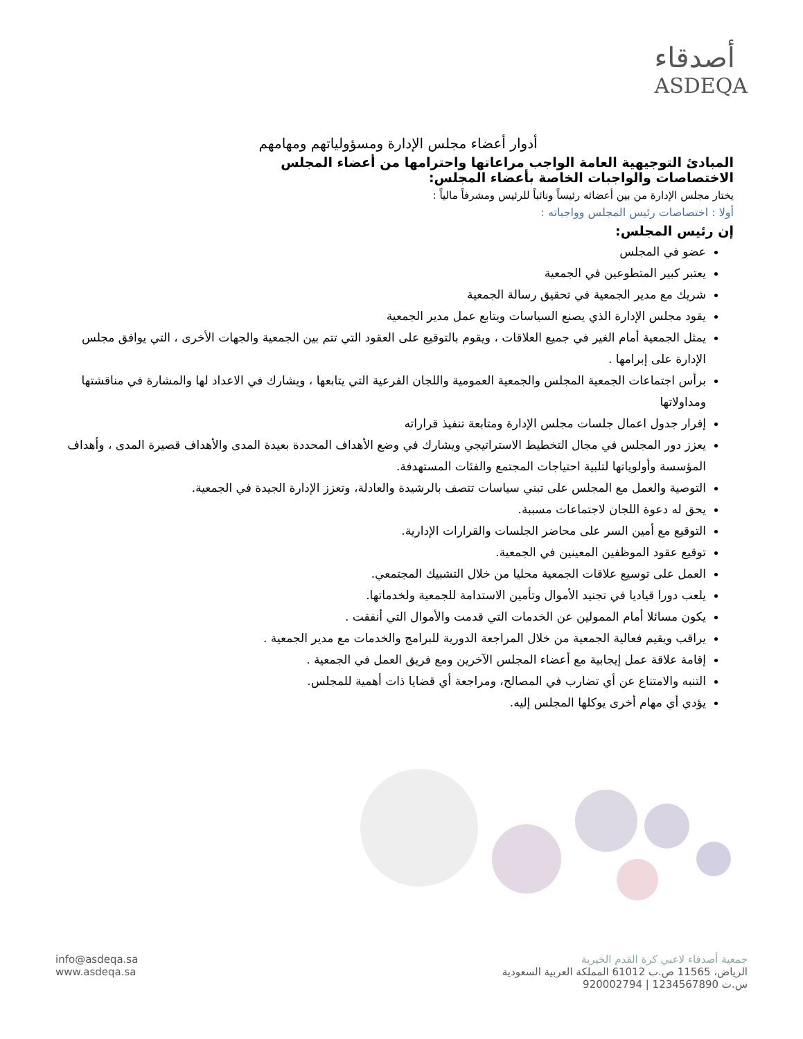أصدقاء
ASDEQA
أدوار أعضاء مجلس الإدارة ومسؤولياتهم ومهامهم
المبادئ التوجيهية العامة الواجب مراعاتها واحترامها من أعضاء المجلس
الاختصاصات والواجبات الخاصة بأعضاء المجلس:
يختار مجلس الإدارة من بين أعضائه رئيساً ونائباً للرئيس ومشرفاً مالياً :
أولا : اختصاصات رئيس المجلس وواجباته :
إن رئيس المجلس:
عضو في المجلس
يعتبر كبير المتطوعين في الجمعية
شريك مع مدير الجمعية في تحقيق رسالة الجمعية
يقود مجلس الإدارة الذي يصنع السياسات ويتابع عمل مدير الجمعية
يمثل الجمعية أمام الغير في جميع العلاقات ، ويقوم بالتوقيع على العقود التي تتم بين الجمعية والجهات الأخرى ، التي يوافق مجلس الإدارة على إبرامها .
برأس اجتماعات الجمعية المجلس والجمعية العمومية واللجان الفرعية التي يتابعها ، ويشارك في الاعداد لها والمشارة في مناقشتها ومداولاتها
إقرار جدول اعمال جلسات مجلس الإدارة ومتابعة تنفيذ قراراته
يعزز دور المجلس في مجال التخطيط الاستراتيجي ويشارك في وضع الأهداف المحددة بعيدة المدى والأهداف قصيرة المدى ، وأهداف المؤسسة وأولوياتها لتلبية احتياجات المجتمع والفئات المستهدفة.
التوصية والعمل مع المجلس على تبني سياسات تتصف بالرشيدة والعادلة، وتعزز الإدارة الجيدة في الجمعية.
يحق له دعوة اللجان لاجتماعات مسببة.
التوقيع مع أمين السر على محاضر الجلسات والقرارات الإدارية.
توقيع عقود الموظفين المعينين في الجمعية.
العمل على توسيع علاقات الجمعية محليا من خلال التشبيك المجتمعي.
يلعب دورا قياديا في تجنيد الأموال وتأمين الاستدامة للجمعية ولخدماتها.
يكون مسائلا أمام الممولين عن الخدمات التي قدمت والأموال التي أنفقت .
يراقب ويقيم فعالية الجمعية من خلال المراجعة الدورية للبرامج والخدمات مع مدير الجمعية .
إقامة علاقة عمل إيجابية مع أعضاء المجلس الآخرين ومع فريق العمل في الجمعية .
التنبه والامتناع عن أي تضارب في المصالح، ومراجعة أي قضايا ذات أهمية للمجلس.
يؤدي أي مهام أخرى يوكلها المجلس إليه.
جمعية أصدقاء لاعبي كرة القدم الخيرية
الرياض، 11565 ص.ب 61012 المملكة العربية السعودية
س.ت 1234567890 | 920002794
info@asdeqa.sa
www.asdeqa.sa